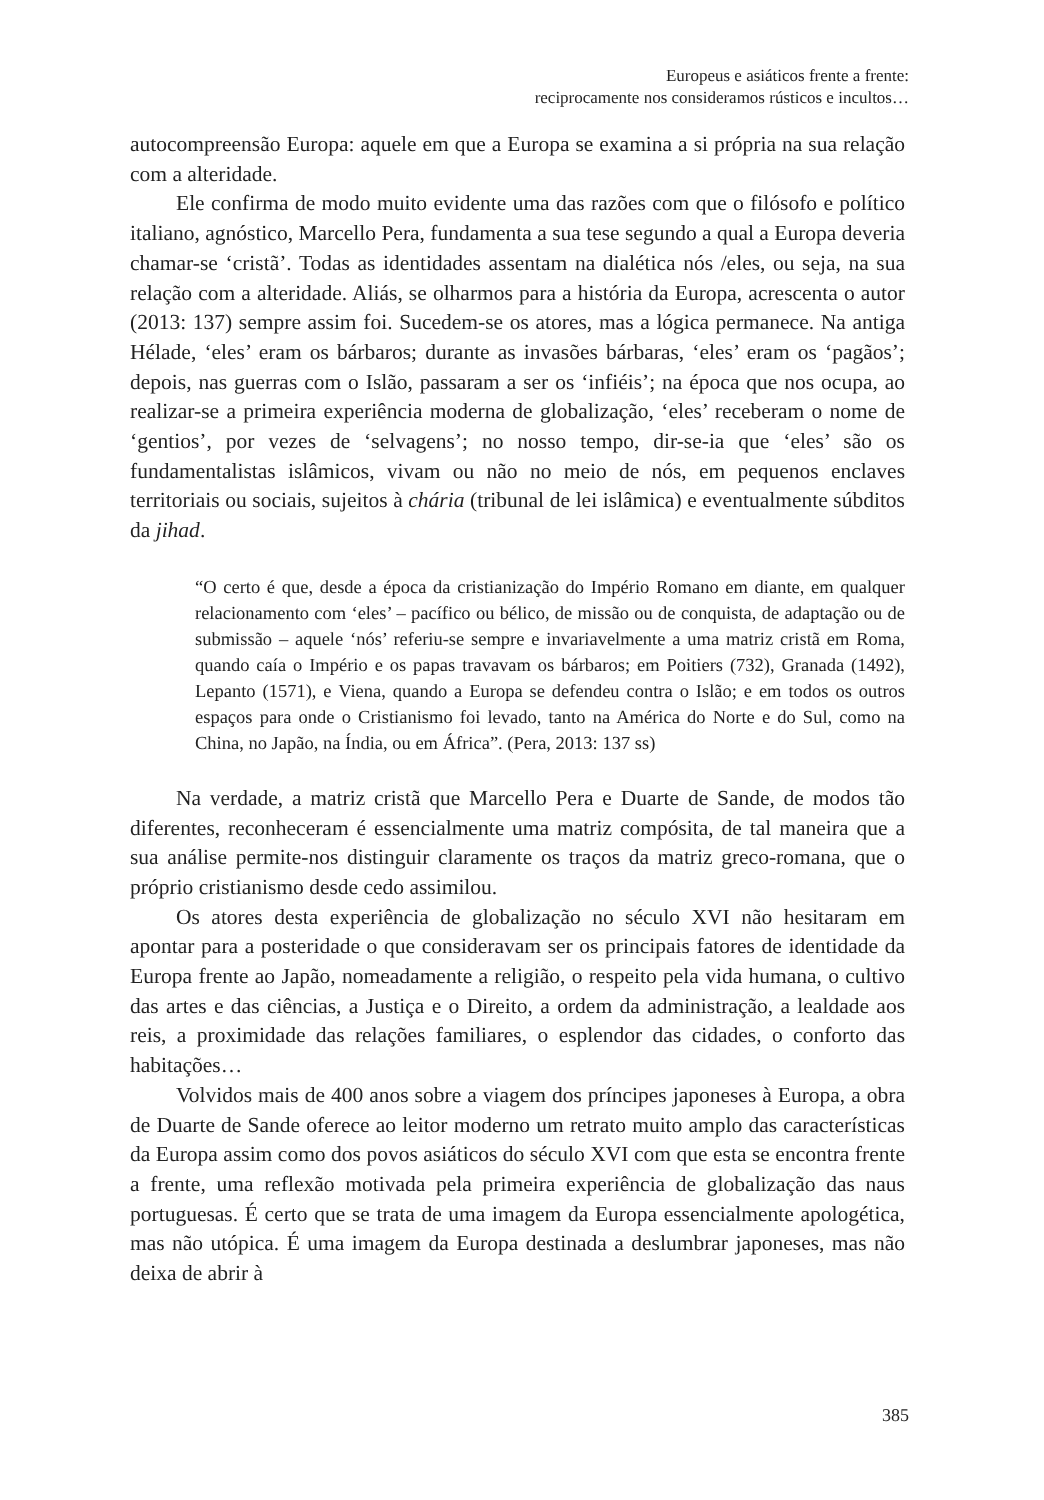Europeus e asiáticos frente a frente:
reciprocamente nos consideramos rústicos e incultos…
autocompreensão Europa: aquele em que a Europa se examina a si própria na sua relação com a alteridade.
Ele confirma de modo muito evidente uma das razões com que o filósofo e político italiano, agnóstico, Marcello Pera, fundamenta a sua tese segundo a qual a Europa deveria chamar-se ‘cristã’. Todas as identidades assentam na dialética nós /eles, ou seja, na sua relação com a alteridade. Aliás, se olharmos para a história da Europa, acrescenta o autor (2013: 137) sempre assim foi. Sucedem-se os atores, mas a lógica permanece. Na antiga Hélade, ‘eles’ eram os bárbaros; durante as invasões bárbaras, ‘eles’ eram os ‘pagãos’; depois, nas guerras com o Islão, passaram a ser os ‘infiéis’; na época que nos ocupa, ao realizar-se a primeira experiência moderna de globalização, ‘eles’ receberam o nome de ‘gentios’, por vezes de ‘selvagens’; no nosso tempo, dir-se-ia que ‘eles’ são os fundamentalistas islâmicos, vivam ou não no meio de nós, em pequenos enclaves territoriais ou sociais, sujeitos à chária (tribunal de lei islâmica) e eventualmente súbditos da jihad.
“O certo é que, desde a época da cristianização do Império Romano em diante, em qualquer relacionamento com ‘eles’ – pacífico ou bélico, de missão ou de conquista, de adaptação ou de submissão – aquele ‘nós’ referiu-se sempre e invariavelmente a uma matriz cristã em Roma, quando caía o Império e os papas travavam os bárbaros; em Poitiers (732), Granada (1492), Lepanto (1571), e Viena, quando a Europa se defendeu contra o Islão; e em todos os outros espaços para onde o Cristianismo foi levado, tanto na América do Norte e do Sul, como na China, no Japão, na Índia, ou em África”. (Pera, 2013: 137 ss)
Na verdade, a matriz cristã que Marcello Pera e Duarte de Sande, de modos tão diferentes, reconheceram é essencialmente uma matriz compósita, de tal maneira que a sua análise permite-nos distinguir claramente os traços da matriz greco-romana, que o próprio cristianismo desde cedo assimilou.
Os atores desta experiência de globalização no século XVI não hesitaram em apontar para a posteridade o que consideravam ser os principais fatores de identidade da Europa frente ao Japão, nomeadamente a religião, o respeito pela vida humana, o cultivo das artes e das ciências, a Justiça e o Direito, a ordem da administração, a lealdade aos reis, a proximidade das relações familiares, o esplendor das cidades, o conforto das habitações…
Volvidos mais de 400 anos sobre a viagem dos príncipes japoneses à Europa, a obra de Duarte de Sande oferece ao leitor moderno um retrato muito amplo das características da Europa assim como dos povos asiáticos do século XVI com que esta se encontra frente a frente, uma reflexão motivada pela primeira experiência de globalização das naus portuguesas. É certo que se trata de uma imagem da Europa essencialmente apologética, mas não utópica. É uma imagem da Europa destinada a deslumbrar japoneses, mas não deixa de abrir à
385